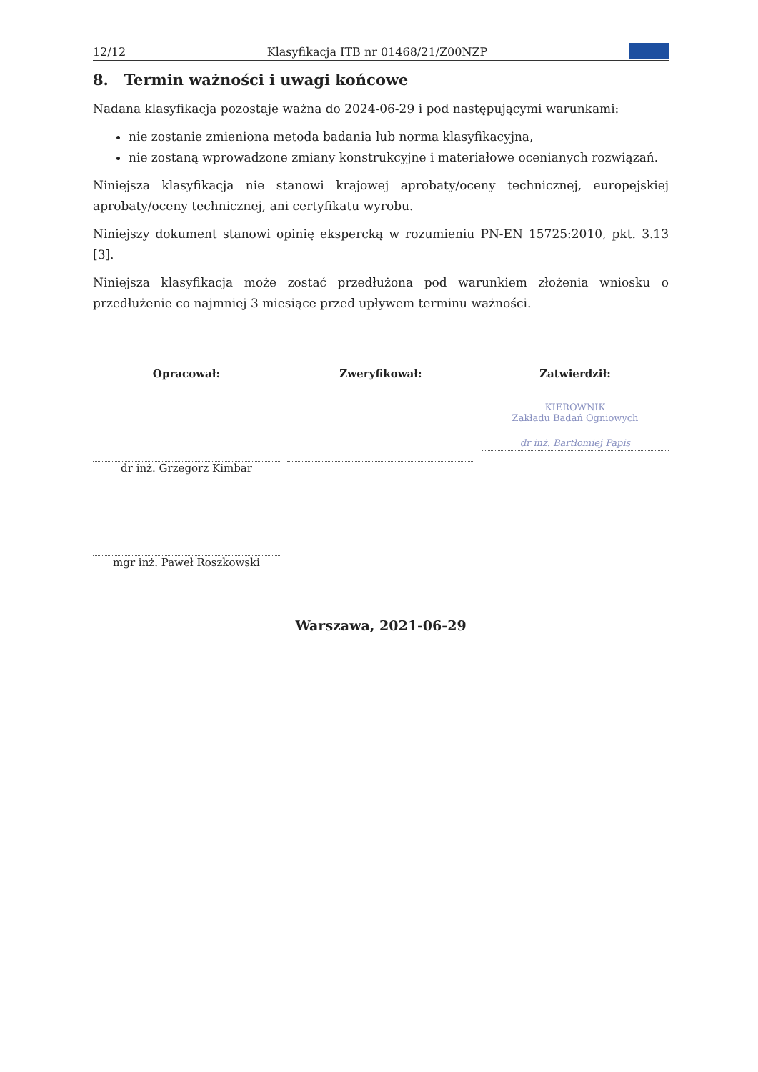12/12 Klasyfikacja ITB nr 01468/21/Z00NZP
8. Termin ważności i uwagi końcowe
Nadana klasyfikacja pozostaje ważna do 2024-06-29 i pod następującymi warunkami:
nie zostanie zmieniona metoda badania lub norma klasyfikacyjna,
nie zostaną wprowadzone zmiany konstrukcyjne i materiałowe ocenianych rozwiązań.
Niniejsza klasyfikacja nie stanowi krajowej aprobaty/oceny technicznej, europejskiej aprobaty/oceny technicznej, ani certyfikatu wyrobu.
Niniejszy dokument stanowi opinię ekspercką w rozumieniu PN-EN 15725:2010, pkt. 3.13 [3].
Niniejsza klasyfikacja może zostać przedłużona pod warunkiem złożenia wniosku o przedłużenie co najmniej 3 miesiące przed upływem terminu ważności.
Opracował:
dr inż. Grzegorz Kimbar
mgr inż. Paweł Roszkowski
Zweryfikował: Zatwierdził:
KIEROWNIK
Zakładu Badań Ogniowych
dr inż. Bartłomiej Papis
Warszawa, 2021-06-29